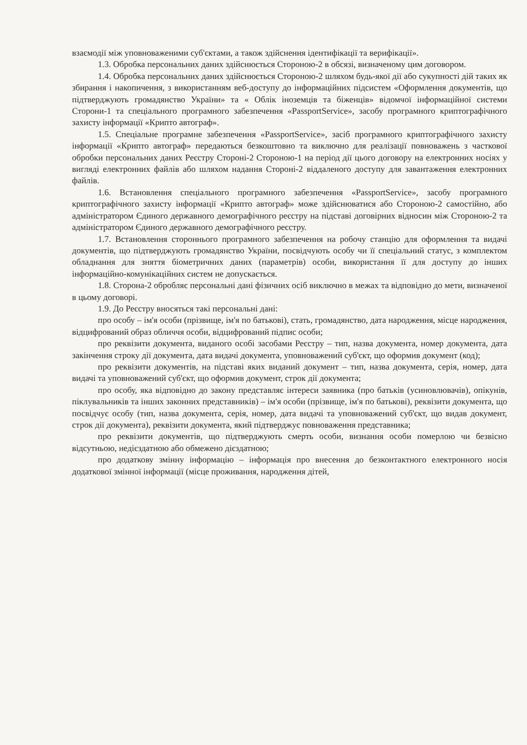взаємодії між уповноваженими суб'єктами, а також здійснення ідентифікації та верифікації».
1.3. Обробка персональних даних здійснюється Стороною-2 в обсязі, визначеному цим договором.
1.4. Обробка персональних даних здійснюється Стороною-2 шляхом будь-якої дії або сукупності дій таких як збирання і накопичення, з використанням веб-доступу до інформаційних підсистем «Оформлення документів, що підтверджують громадянство України» та « Облік іноземців та біженців» відомчої інформаційної системи Сторони-1 та спеціального програмного забезпечення «PassportService», засобу програмного криптографічного захисту інформації «Крипто автограф».
1.5. Спеціальне програмне забезпечення «PassportService», засіб програмного криптографічного захисту інформації «Крипто автограф» передаються безкоштовно та виключно для реалізації повноважень з часткової обробки персональних даних Реєстру Стороні-2 Стороною-1 на період дії цього договору на електронних носіях у вигляді електронних файлів або шляхом надання Стороні-2 віддаленого доступу для завантаження електронних файлів.
1.6. Встановлення спеціального програмного забезпечення «PassportService», засобу програмного криптографічного захисту інформації «Крипто автограф» може здійснюватися або Стороною-2 самостійно, або адміністратором Єдиного державного демографічного реєстру на підставі договірних відносин між Стороною-2 та адміністратором Єдиного державного демографічного реєстру.
1.7. Встановлення стороннього програмного забезпечення на робочу станцію для оформлення та видачі документів, що підтверджують громадянство України, посвідчують особу чи її спеціальний статус, з комплектом обладнання для зняття біометричних даних (параметрів) особи, використання її для доступу до інших інформаційно-комунікаційних систем не допускається.
1.8. Сторона-2 обробляє персональні дані фізичних осіб виключно в межах та відповідно до мети, визначеної в цьому договорі.
1.9. До Реєстру вносяться такі персональні дані:
про особу – ім'я особи (прізвище, ім'я по батькові), стать, громадянство, дата народження, місце народження, відцифрований образ обличчя особи, відцифрований підпис особи;
про реквізити документа, виданого особі засобами Реєстру – тип, назва документа, номер документа, дата закінчення строку дії документа, дата видачі документа, уповноважений суб'єкт, що оформив документ (код);
про реквізити документів, на підставі яких виданий документ – тип, назва документа, серія, номер, дата видачі та уповноважений суб'єкт, що оформив документ, строк дії документа;
про особу, яка відповідно до закону представляє інтереси заявника (про батьків (усиновлювачів), опікунів, піклувальників та інших законних представників) – ім'я особи (прізвище, ім'я по батькові), реквізити документа, що посвідчує особу (тип, назва документа, серія, номер, дата видачі та уповноважений суб'єкт, що видав документ, строк дії документа), реквізити документа, який підтверджує повноваження представника;
про реквізити документів, що підтверджують смерть особи, визнання особи померлою чи безвісно відсутньою, недієздатною або обмежено дієздатною;
про додаткову змінну інформацію – інформація про внесення до безконтактного електронного носія додаткової змінної інформації (місце проживання, народження дітей,